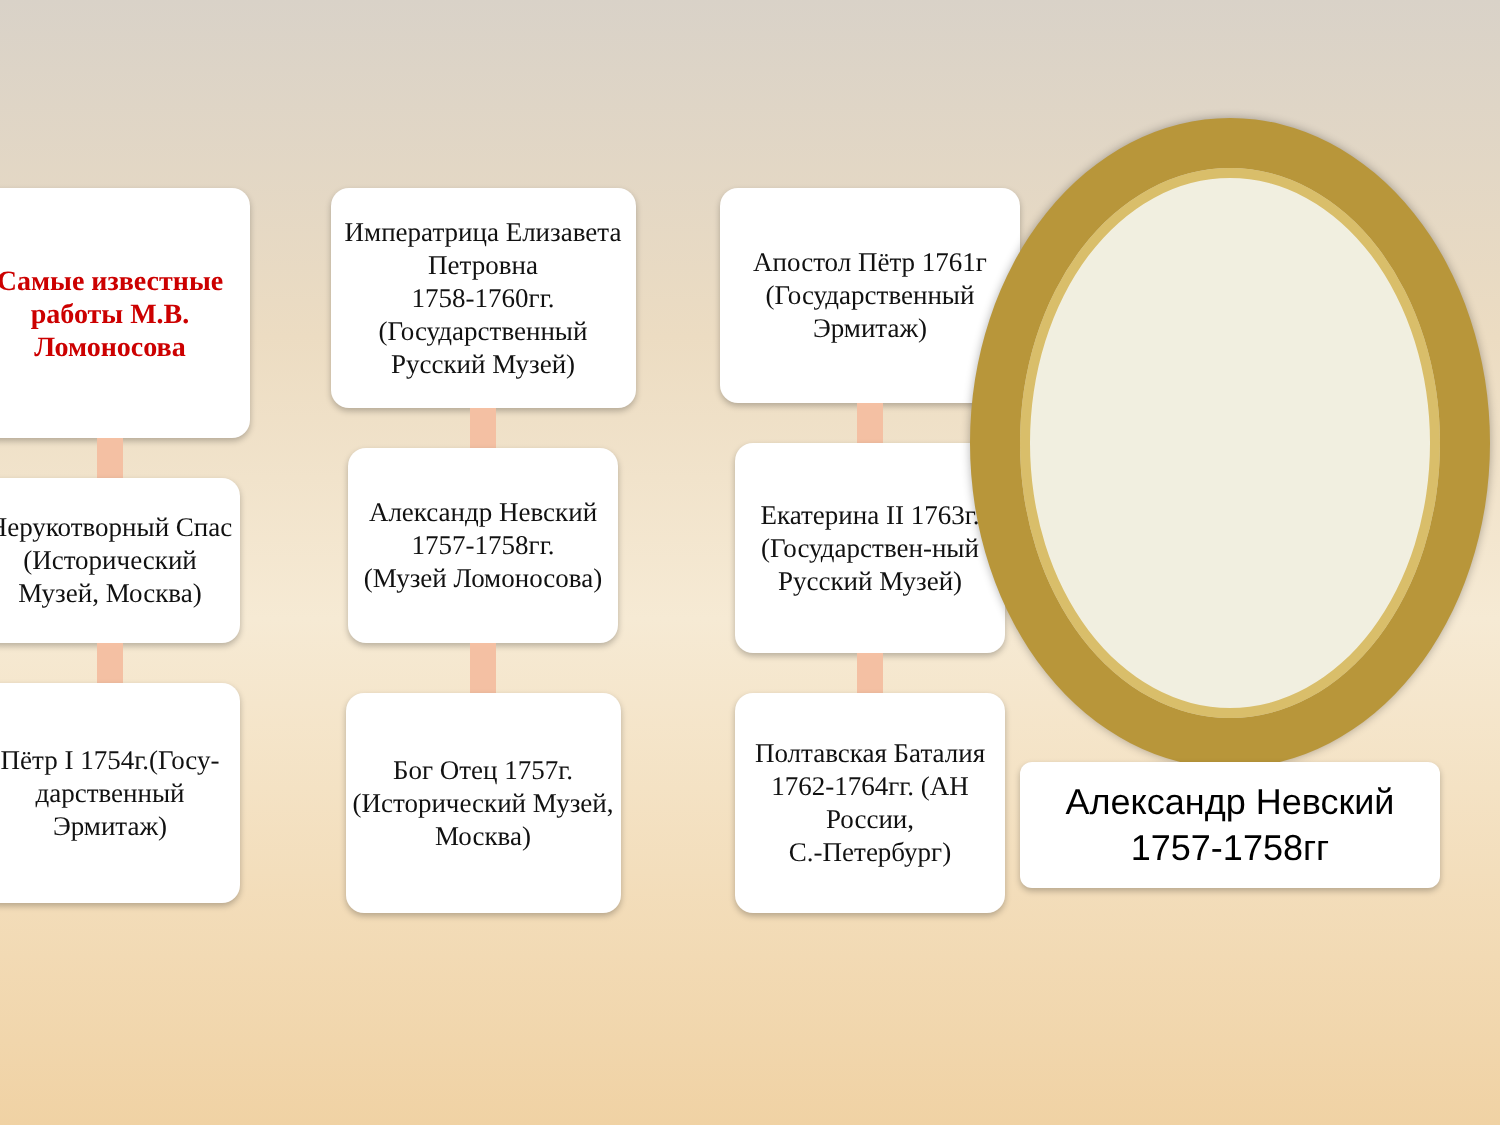Самые известные работы М.В. Ломоносова
Нерукотворный Спас (Исторический Музей, Москва)
Пётр I 1754г.(Госу-дарственный Эрмитаж)
Императрица Елизавета Петровна
1758-1760гг. (Государственный Русский Музей)
Александр Невский
1757-1758гг.
(Музей Ломоносова)
Бог Отец 1757г. (Исторический Музей, Москва)
Апостол Пётр 1761г (Государственный Эрмитаж)
Екатерина II 1763г. (Государствен-ный Русский Музей)
Полтавская Баталия
1762-1764гг. (АН России,
С.-Петербург)
Александр Невский
1757-1758гг